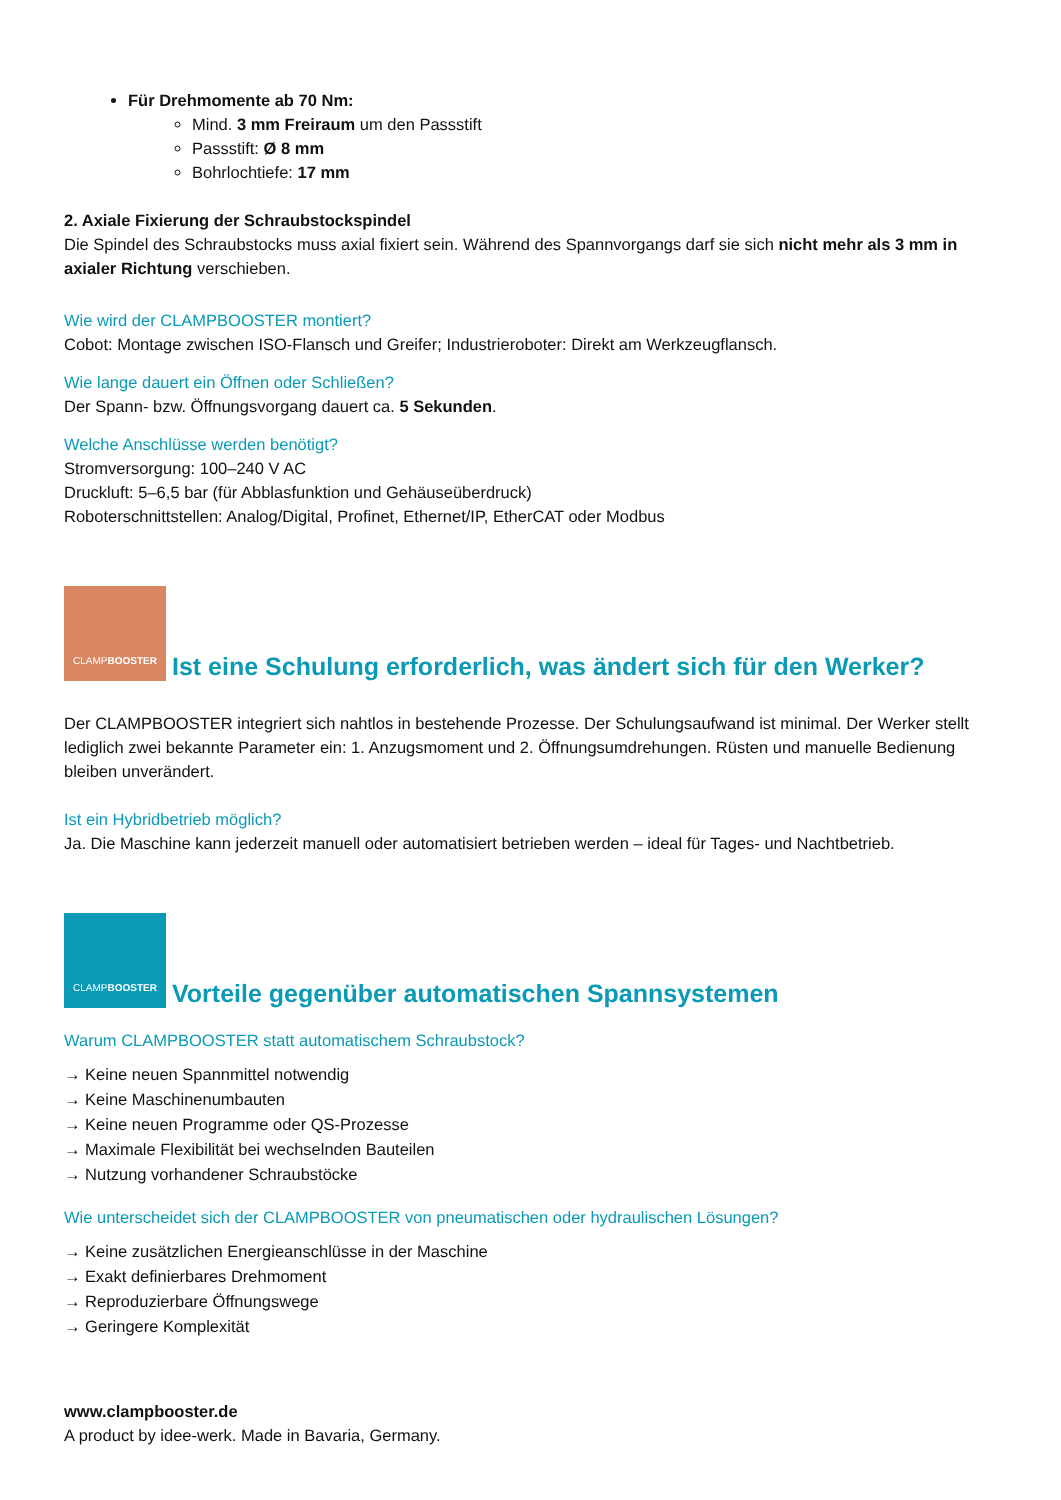Für Drehmomente ab 70 Nm:
Mind. 3 mm Freiraum um den Passstift
Passstift: Ø 8 mm
Bohrlochtiefe: 17 mm
2. Axiale Fixierung der Schraubstockspindel
Die Spindel des Schraubstocks muss axial fixiert sein. Während des Spannvorgangs darf sie sich nicht mehr als 3 mm in axialer Richtung verschieben.
Wie wird der CLAMPBOOSTER montiert?
Cobot: Montage zwischen ISO-Flansch und Greifer; Industrieroboter: Direkt am Werkzeugflansch.
Wie lange dauert ein Öffnen oder Schließen?
Der Spann- bzw. Öffnungsvorgang dauert ca. 5 Sekunden.
Welche Anschlüsse werden benötigt?
Stromversorgung: 100–240 V AC
Druckluft: 5–6,5 bar (für Abblasfunktion und Gehäuseüberdruck)
Roboterschnittstellen: Analog/Digital, Profinet, Ethernet/IP, EtherCAT oder Modbus
CLAMP BOOSTER
Ist eine Schulung erforderlich, was ändert sich für den Werker?
Der CLAMPBOOSTER integriert sich nahtlos in bestehende Prozesse. Der Schulungsaufwand ist minimal. Der Werker stellt lediglich zwei bekannte Parameter ein: 1. Anzugsmoment und 2. Öffnungsumdrehungen. Rüsten und manuelle Bedienung bleiben unverändert.
Ist ein Hybridbetrieb möglich?
Ja. Die Maschine kann jederzeit manuell oder automatisiert betrieben werden – ideal für Tages- und Nachtbetrieb.
CLAMP BOOSTER
Vorteile gegenüber automatischen Spannsystemen
Warum CLAMPBOOSTER statt automatischem Schraubstock?
→ Keine neuen Spannmittel notwendig
→ Keine Maschinenumbauten
→ Keine neuen Programme oder QS-Prozesse
→ Maximale Flexibilität bei wechselnden Bauteilen
→ Nutzung vorhandener Schraubstöcke
Wie unterscheidet sich der CLAMPBOOSTER von pneumatischen oder hydraulischen Lösungen?
→ Keine zusätzlichen Energieanschlüsse in der Maschine
→ Exakt definierbares Drehmoment
→ Reproduzierbare Öffnungswege
→ Geringere Komplexität
www.clampbooster.de
A product by idee-werk. Made in Bavaria, Germany.